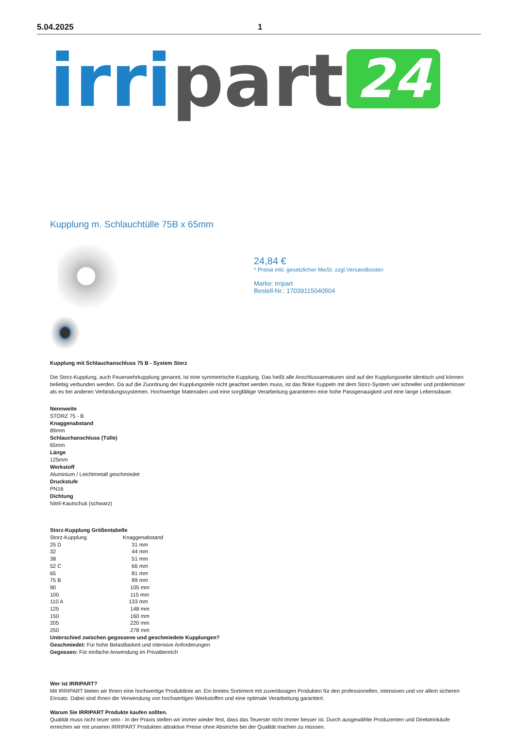5.04.2025 1
irri part 24
Kupplung m. Schlauchtülle 75B x 65mm
24,84 €
* Preise inkl. gesetzlicher MwSt. zzgl.Versandkosten
Marke: irripart
Bestell-Nr.: 17039115040504
Kupplung mit Schlauchanschluss 75 B - System Storz
Die Storz-Kupplung, auch Feuerwehrkupplung genannt, ist eine symmetrische Kupplung. Das heißt alle Anschlussarmaturen sind auf der Kupplungsseite identisch und können beliebig verbunden werden. Da auf die Zuordnung der Kupplungsteile nicht geachtet werden muss, ist das flinke Kuppeln mit dem Storz-System viel schneller und problemloser als es bei anderen Verbindungssystemen. Hochwertige Materialien und eine sorgfältige Verarbeitung garantieren eine hohe Passgenauigkeit und eine lange Lebensdauer.
Nennweite
STORZ 75 - B
Knaggenabstand
89mm
Schlauchanschluss (Tülle)
65mm
Länge
125mm
Werkstoff
Aluminium / Leichtmetall geschmiedet
Druckstufe
PN16
Dichtung
Nitril-Kautschuk (schwarz)
Storz-Kupplung Größentabelle
| Storz-Kupplung | Knaggenabstand |
| 25 D | 31 mm |
| 32 | 44 mm |
| 38 | 51 mm |
| 52 C | 66 mm |
| 65 | 81 mm |
| 75 B | 89 mm |
| 90 | 105 mm |
| 100 | 115 mm |
| 110 A | 133 mm |
| 125 | 148 mm |
| 150 | 160 mm |
| 205 | 220 mm |
| 250 | 278 mm |
Unterschied zwischen gegossene und geschmiedete Kupplungen?
Geschmiedet: Für hohe Belastbarkeit und intensive Anforderungen
Gegossen: Für einfache Anwendung im Privatbereich
Wer ist IRRIPART?
Mit IRRIPART bieten wir Ihnen eine hochwertige Produktlinie an: Ein breites Sortiment mit zuverlässigen Produkten für den professionellen, intensiven und vor allem sicheren Einsatz. Dabei sind Ihnen die Verwendung von hochwertigen Werkstoffen und eine optimale Verarbeitung garantiert.
Warum Sie IRRIPART Produkte kaufen sollten.
Qualität muss nicht teuer sein - In der Praxis stellen wir immer wieder fest, dass das Teuerste nicht immer besser ist. Durch ausgewählte Produzenten und Direkteinkäufe erreichen wir mit unseren IRRIPART Produkten attraktive Preise ohne Abstriche bei der Qualität machen zu müssen.